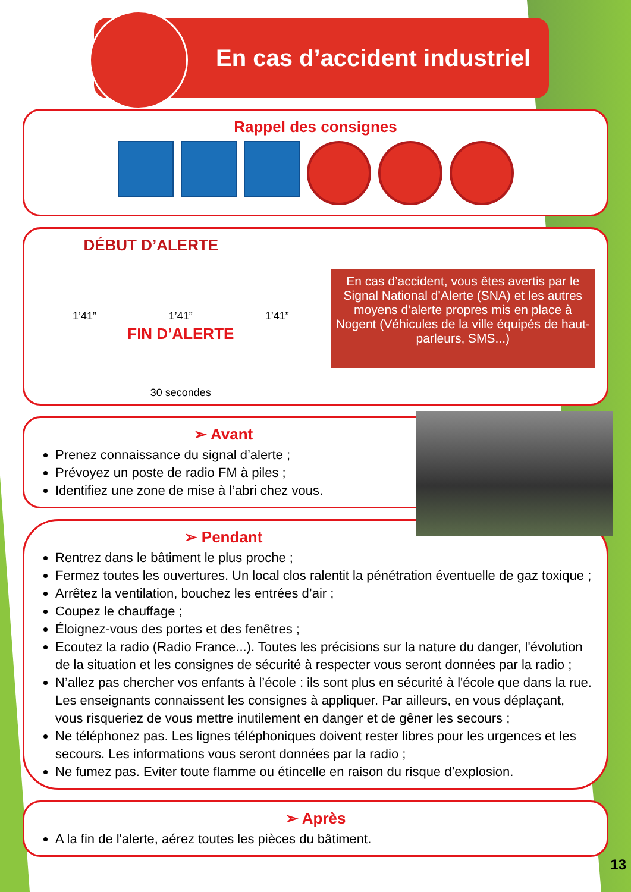En cas d’accident industriel
Rappel des consignes
DÉBUT D’ALERTE
1’41” 1’41” 1’41”
FIN D’ALERTE
30 secondes
En cas d’accident, vous êtes avertis par le Signal National d’Alerte (SNA) et les autres moyens d’alerte propres mis en place à Nogent (Véhicules de la ville équipés de haut-parleurs, SMS...)
➢ Avant
Prenez connaissance du signal d’alerte ;
Prévoyez un poste de radio FM à piles ;
Identifiez une zone de mise à l’abri chez vous.
➢ Pendant
Rentrez dans le bâtiment le plus proche ;
Fermez toutes les ouvertures. Un local clos ralentit la pénétration éventuelle de gaz toxique ;
Arrêtez la ventilation, bouchez les entrées d’air ;
Coupez le chauffage ;
Éloignez-vous des portes et des fenêtres ;
Ecoutez la radio (Radio France...). Toutes les précisions sur la nature du danger, l'évolution de la situation et les consignes de sécurité à respecter vous seront données par la radio ;
N’allez pas chercher vos enfants à l’école : ils sont plus en sécurité à l'école que dans la rue. Les enseignants connaissent les consignes à appliquer. Par ailleurs, en vous déplaçant, vous risqueriez de vous mettre inutilement en danger et de gêner les secours ;
Ne téléphonez pas. Les lignes téléphoniques doivent rester libres pour les urgences et les secours. Les informations vous seront données par la radio ;
Ne fumez pas. Eviter toute flamme ou étincelle en raison du risque d’explosion.
➢ Après
A la fin de l'alerte, aérez toutes les pièces du bâtiment.
13